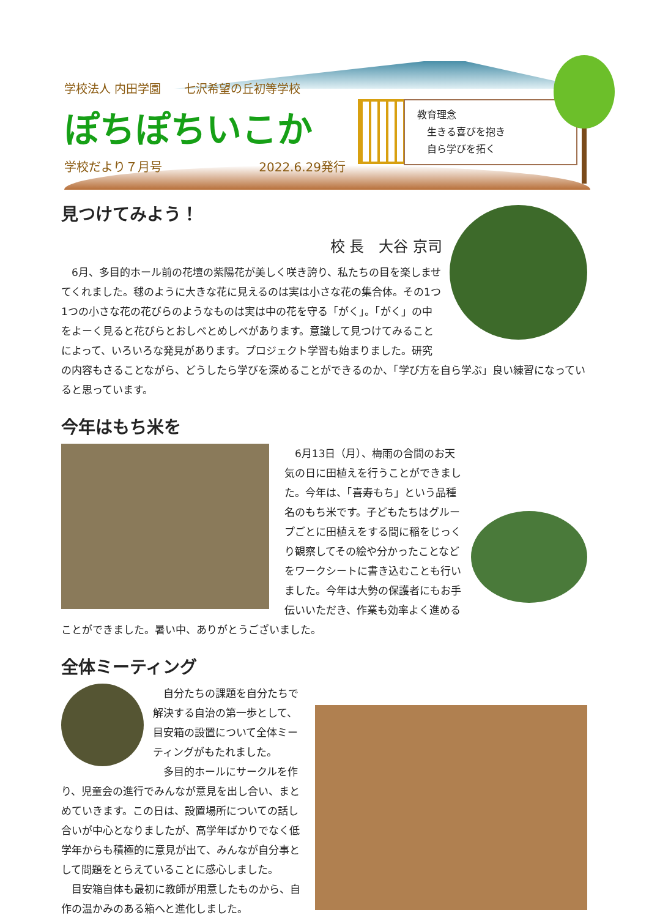学校法人 内田学園　　七沢希望の丘初等学校
ぽちぽちいこか
学校だより７月号 2022.6.29発行
教育理念
　生きる喜びを抱き
　自ら学びを拓く
見つけてみよう！
校 長　大谷 京司
　6月、多目的ホール前の花壇の紫陽花が美しく咲き誇り、私たちの目を楽しませてくれました。毬のように大きな花に見えるのは実は小さな花の集合体。その1つ1つの小さな花の花びらのようなものは実は中の花を守る「がく」。「がく」の中をよーく見ると花びらとおしべとめしべがあります。意識して見つけてみることによって、いろいろな発見があります。プロジェクト学習も始まりました。研究の内容もさることながら、どうしたら学びを深めることができるのか、「学び方を自ら学ぶ」良い練習になっていると思っています。
今年はもち米を
　6月13日（月）、梅雨の合間のお天気の日に田植えを行うことができました。今年は、「喜寿もち」という品種名のもち米です。子どもたちはグループごとに田植えをする間に稲をじっくり観察してその絵や分かったことなどをワークシートに書き込むことも行いました。今年は大勢の保護者にもお手伝いいただき、作業も効率よく進めることができました。暑い中、ありがとうございました。
全体ミーティング
　自分たちの課題を自分たちで解決する自治の第一歩として、目安箱の設置について全体ミーティングがもたれました。
　多目的ホールにサークルを作り、児童会の進行でみんなが意見を出し合い、まとめていきます。この日は、設置場所についての話し合いが中心となりましたが、高学年ばかりでなく低学年からも積極的に意見が出て、みんなが自分事として問題をとらえていることに感心しました。
　目安箱自体も最初に教師が用意したものから、自作の温かみのある箱へと進化しました。